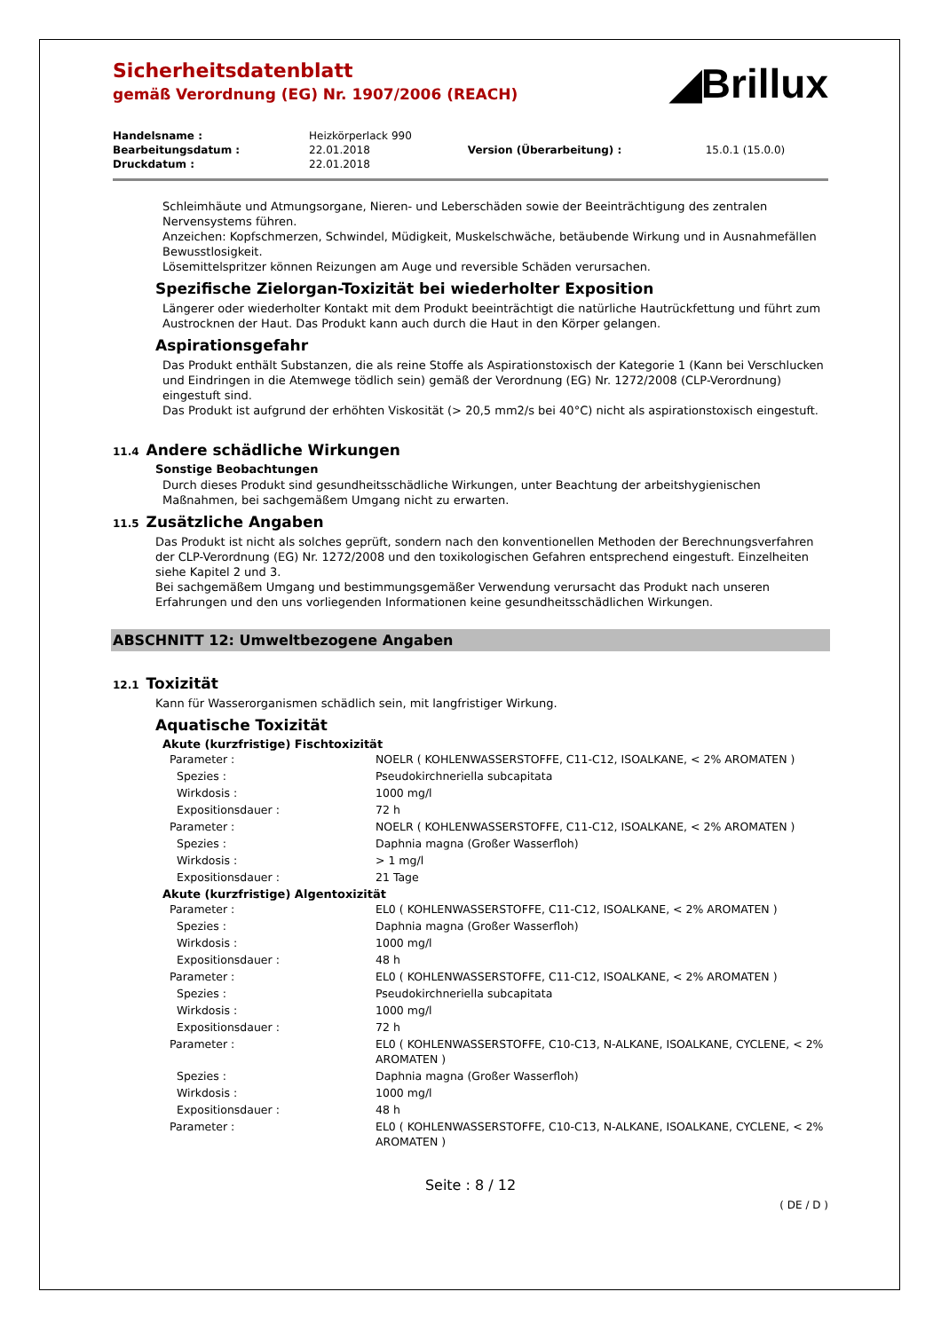Sicherheitsdatenblatt
gemäß Verordnung (EG) Nr. 1907/2006 (REACH)
◢Brillux
| Handelsname : | Heizkörperlack 990 | | |
| Bearbeitungsdatum : | 22.01.2018 | Version (Überarbeitung) : | 15.0.1 (15.0.0) |
| Druckdatum : | 22.01.2018 | | |
Schleimhäute und Atmungsorgane, Nieren- und Leberschäden sowie der Beeinträchtigung des zentralen Nervensystems führen.
Anzeichen: Kopfschmerzen, Schwindel, Müdigkeit, Muskelschwäche, betäubende Wirkung und in Ausnahmefällen Bewusstlosigkeit.
Lösemittelspritzer können Reizungen am Auge und reversible Schäden verursachen.
Spezifische Zielorgan-Toxizität bei wiederholter Exposition
Längerer oder wiederholter Kontakt mit dem Produkt beeinträchtigt die natürliche Hautrückfettung und führt zum Austrocknen der Haut. Das Produkt kann auch durch die Haut in den Körper gelangen.
Aspirationsgefahr
Das Produkt enthält Substanzen, die als reine Stoffe als Aspirationstoxisch der Kategorie 1 (Kann bei Verschlucken und Eindringen in die Atemwege tödlich sein) gemäß der Verordnung (EG) Nr. 1272/2008 (CLP-Verordnung) eingestuft sind.
Das Produkt ist aufgrund der erhöhten Viskosität (> 20,5 mm2/s bei 40°C) nicht als aspirationstoxisch eingestuft.
11.4 Andere schädliche Wirkungen
Sonstige Beobachtungen
Durch dieses Produkt sind gesundheitsschädliche Wirkungen, unter Beachtung der arbeitshygienischen Maßnahmen, bei sachgemäßem Umgang nicht zu erwarten.
11.5 Zusätzliche Angaben
Das Produkt ist nicht als solches geprüft, sondern nach den konventionellen Methoden der Berechnungsverfahren der CLP-Verordnung (EG) Nr. 1272/2008 und den toxikologischen Gefahren entsprechend eingestuft. Einzelheiten siehe Kapitel 2 und 3.
Bei sachgemäßem Umgang und bestimmungsgemäßer Verwendung verursacht das Produkt nach unseren Erfahrungen und den uns vorliegenden Informationen keine gesundheitsschädlichen Wirkungen.
ABSCHNITT 12: Umweltbezogene Angaben
12.1 Toxizität
Kann für Wasserorganismen schädlich sein, mit langfristiger Wirkung.
Aquatische Toxizität
Akute (kurzfristige) Fischtoxizität
| Parameter : | NOELR ( KOHLENWASSERSTOFFE, C11-C12, ISOALKANE, < 2% AROMATEN ) |
| Spezies : | Pseudokirchneriella subcapitata |
| Wirkdosis : | 1000 mg/l |
| Expositionsdauer : | 72 h |
| Parameter : | NOELR ( KOHLENWASSERSTOFFE, C11-C12, ISOALKANE, < 2% AROMATEN ) |
| Spezies : | Daphnia magna (Großer Wasserfloh) |
| Wirkdosis : | > 1 mg/l |
| Expositionsdauer : | 21 Tage |
Akute (kurzfristige) Algentoxizität
| Parameter : | EL0 ( KOHLENWASSERSTOFFE, C11-C12, ISOALKANE, < 2% AROMATEN ) |
| Spezies : | Daphnia magna (Großer Wasserfloh) |
| Wirkdosis : | 1000 mg/l |
| Expositionsdauer : | 48 h |
| Parameter : | EL0 ( KOHLENWASSERSTOFFE, C11-C12, ISOALKANE, < 2% AROMATEN ) |
| Spezies : | Pseudokirchneriella subcapitata |
| Wirkdosis : | 1000 mg/l |
| Expositionsdauer : | 72 h |
| Parameter : | EL0 ( KOHLENWASSERSTOFFE, C10-C13, N-ALKANE, ISOALKANE, CYCLENE, < 2% AROMATEN ) |
| Spezies : | Daphnia magna (Großer Wasserfloh) |
| Wirkdosis : | 1000 mg/l |
| Expositionsdauer : | 48 h |
| Parameter : | EL0 ( KOHLENWASSERSTOFFE, C10-C13, N-ALKANE, ISOALKANE, CYCLENE, < 2% AROMATEN ) |
Seite : 8 / 12
( DE / D )